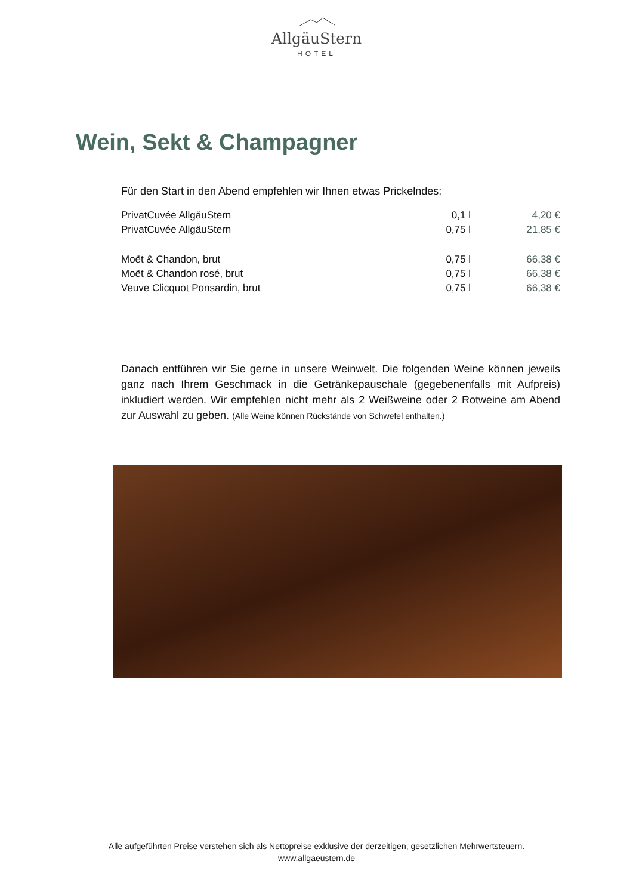AllgäuStern
HOTEL
Wein, Sekt & Champagner
Für den Start in den Abend empfehlen wir Ihnen etwas Prickelndes:
| PrivatCuvée AllgäuStern | 0,1 l | 4,20 € |
| PrivatCuvée AllgäuStern | 0,75 l | 21,85 € |
| Moët & Chandon, brut | 0,75 l | 66,38 € |
| Moët & Chandon rosé, brut | 0,75 l | 66,38 € |
| Veuve Clicquot Ponsardin, brut | 0,75 l | 66,38 € |
Danach entführen wir Sie gerne in unsere Weinwelt. Die folgenden Weine können jeweils ganz nach Ihrem Geschmack in die Getränkepauschale (gegebenenfalls mit Aufpreis) inkludiert werden. Wir empfehlen nicht mehr als 2 Weißweine oder 2 Rotweine am Abend zur Auswahl zu geben. (Alle Weine können Rückstände von Schwefel enthalten.)
Alle aufgeführten Preise verstehen sich als Nettopreise exklusive der derzeitigen, gesetzlichen Mehrwertsteuern.
www.allgaeustern.de